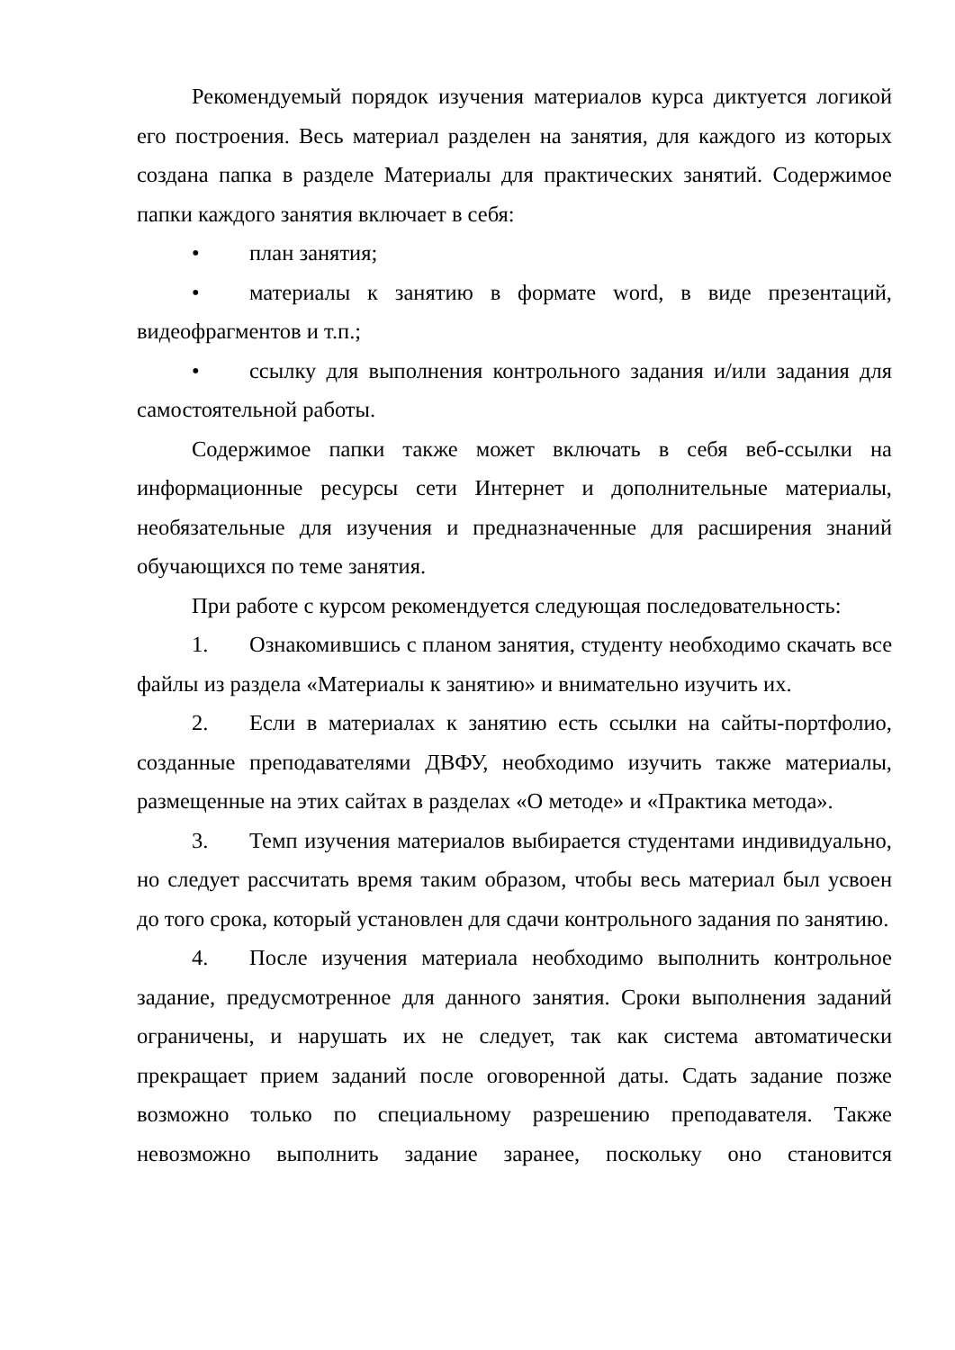Рекомендуемый порядок изучения материалов курса диктуется логикой его построения. Весь материал разделен на занятия, для каждого из которых создана папка в разделе Материалы для практических занятий. Содержимое папки каждого занятия включает в себя:
• план занятия;
• материалы к занятию в формате word, в виде презентаций, видеофрагментов и т.п.;
• ссылку для выполнения контрольного задания и/или задания для самостоятельной работы.
Содержимое папки также может включать в себя веб-ссылки на информационные ресурсы сети Интернет и дополнительные материалы, необязательные для изучения и предназначенные для расширения знаний обучающихся по теме занятия.
При работе с курсом рекомендуется следующая последовательность:
1. Ознакомившись с планом занятия, студенту необходимо скачать все файлы из раздела «Материалы к занятию» и внимательно изучить их.
2. Если в материалах к занятию есть ссылки на сайты-портфолио, созданные преподавателями ДВФУ, необходимо изучить также материалы, размещенные на этих сайтах в разделах «О методе» и «Практика метода».
3. Темп изучения материалов выбирается студентами индивидуально, но следует рассчитать время таким образом, чтобы весь материал был усвоен до того срока, который установлен для сдачи контрольного задания по занятию.
4. После изучения материала необходимо выполнить контрольное задание, предусмотренное для данного занятия. Сроки выполнения заданий ограничены, и нарушать их не следует, так как система автоматически прекращает прием заданий после оговоренной даты. Сдать задание позже возможно только по специальному разрешению преподавателя. Также невозможно выполнить задание заранее, поскольку оно становится